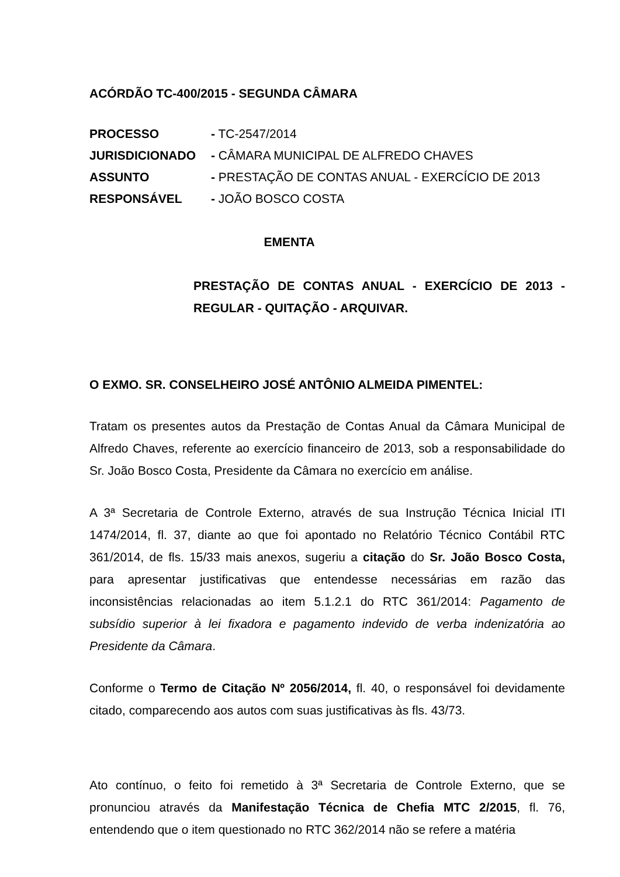ACÓRDÃO TC-400/2015 - SEGUNDA CÂMARA
PROCESSO - TC-2547/2014 JURISDICIONADO - CÂMARA MUNICIPAL DE ALFREDO CHAVES ASSUNTO - PRESTAÇÃO DE CONTAS ANUAL - EXERCÍCIO DE 2013 RESPONSÁVEL - JOÃO BOSCO COSTA
EMENTA
PRESTAÇÃO DE CONTAS ANUAL - EXERCÍCIO DE 2013 - REGULAR - QUITAÇÃO - ARQUIVAR.
O EXMO. SR. CONSELHEIRO JOSÉ ANTÔNIO ALMEIDA PIMENTEL:
Tratam os presentes autos da Prestação de Contas Anual da Câmara Municipal de Alfredo Chaves, referente ao exercício financeiro de 2013, sob a responsabilidade do Sr. João Bosco Costa, Presidente da Câmara no exercício em análise.
A 3ª Secretaria de Controle Externo, através de sua Instrução Técnica Inicial ITI 1474/2014, fl. 37, diante ao que foi apontado no Relatório Técnico Contábil RTC 361/2014, de fls. 15/33 mais anexos, sugeriu a citação do Sr. João Bosco Costa, para apresentar justificativas que entendesse necessárias em razão das inconsistências relacionadas ao item 5.1.2.1 do RTC 361/2014: Pagamento de subsídio superior à lei fixadora e pagamento indevido de verba indenizatória ao Presidente da Câmara.
Conforme o Termo de Citação Nº 2056/2014, fl. 40, o responsável foi devidamente citado, comparecendo aos autos com suas justificativas às fls. 43/73.
Ato contínuo, o feito foi remetido à 3ª Secretaria de Controle Externo, que se pronunciou através da Manifestação Técnica de Chefia MTC 2/2015, fl. 76, entendendo que o item questionado no RTC 362/2014 não se refere a matéria